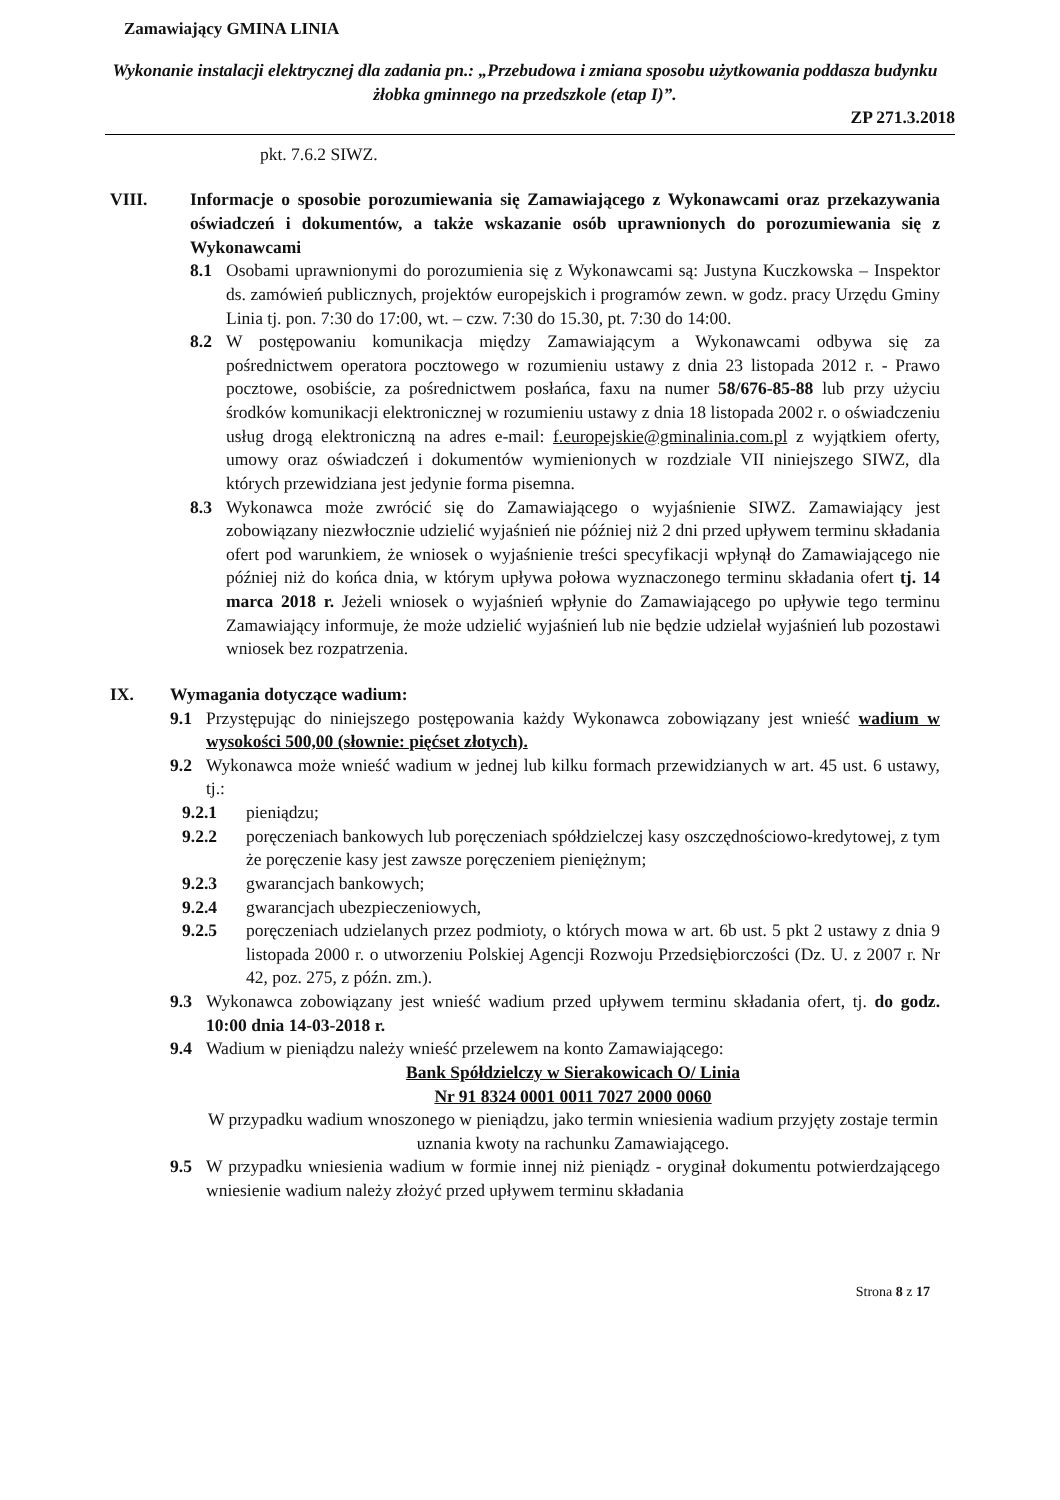Zamawiający GMINA LINIA
Wykonanie instalacji elektrycznej dla zadania pn.: „Przebudowa i zmiana sposobu użytkowania poddasza budynku żłobka gminnego na przedszkole (etap I)”.
ZP 271.3.2018
pkt. 7.6.2 SIWZ.
VIII. Informacje o sposobie porozumiewania się Zamawiającego z Wykonawcami oraz przekazywania oświadczeń i dokumentów, a także wskazanie osób uprawnionych do porozumiewania się z Wykonawcami
8.1 Osobami uprawnionymi do porozumienia się z Wykonawcami są: Justyna Kuczkowska – Inspektor ds. zamówień publicznych, projektów europejskich i programów zewn. w godz. pracy Urzędu Gminy Linia tj. pon. 7:30 do 17:00, wt. – czw. 7:30 do 15.30, pt. 7:30 do 14:00.
8.2 W postępowaniu komunikacja między Zamawiającym a Wykonawcami odbywa się za pośrednictwem operatora pocztowego w rozumieniu ustawy z dnia 23 listopada 2012 r. - Prawo pocztowe, osobiście, za pośrednictwem posłańca, faxu na numer 58/676-85-88 lub przy użyciu środków komunikacji elektronicznej w rozumieniu ustawy z dnia 18 listopada 2002 r. o oświadczeniu usług drogą elektroniczną na adres e-mail: f.europejskie@gminalinia.com.pl z wyjątkiem oferty, umowy oraz oświadczeń i dokumentów wymienionych w rozdziale VII niniejszego SIWZ, dla których przewidziana jest jedynie forma pisemna.
8.3 Wykonawca może zwrócić się do Zamawiającego o wyjaśnienie SIWZ. Zamawiający jest zobowiązany niezwłocznie udzielić wyjaśnień nie później niż 2 dni przed upływem terminu składania ofert pod warunkiem, że wniosek o wyjaśnienie treści specyfikacji wpłynął do Zamawiającego nie później niż do końca dnia, w którym upływa połowa wyznaczonego terminu składania ofert tj. 14 marca 2018 r. Jeżeli wniosek o wyjaśnień wpłynie do Zamawiającego po upływie tego terminu Zamawiający informuje, że może udzielić wyjaśnień lub nie będzie udzielał wyjaśnień lub pozostawi wniosek bez rozpatrzenia.
IX. Wymagania dotyczące wadium:
9.1 Przystępując do niniejszego postępowania każdy Wykonawca zobowiązany jest wnieść wadium w wysokości 500,00 (słownie: pięćset złotych).
9.2 Wykonawca może wnieść wadium w jednej lub kilku formach przewidzianych w art. 45 ust. 6 ustawy, tj.:
9.2.1 pieniądzu;
9.2.2 poręczeniach bankowych lub poręczeniach spółdzielczej kasy oszczędnościowo-kredytowej, z tym że poręczenie kasy jest zawsze poręczeniem pieniężnym;
9.2.3 gwarancjach bankowych;
9.2.4 gwarancjach ubezpieczeniowych,
9.2.5 poręczeniach udzielanych przez podmioty, o których mowa w art. 6b ust. 5 pkt 2 ustawy z dnia 9 listopada 2000 r. o utworzeniu Polskiej Agencji Rozwoju Przedsiębiorczości (Dz. U. z 2007 r. Nr 42, poz. 275, z późn. zm.).
9.3 Wykonawca zobowiązany jest wnieść wadium przed upływem terminu składania ofert, tj. do godz. 10:00 dnia 14-03-2018 r.
9.4 Wadium w pieniądzu należy wnieść przelewem na konto Zamawiającego:
Bank Spółdzielczy w Sierakowicach O/ Linia
Nr 91 8324 0001 0011 7027 2000 0060
W przypadku wadium wnoszonego w pieniądzu, jako termin wniesienia wadium przyjęty zostaje termin uznania kwoty na rachunku Zamawiającego.
9.5 W przypadku wniesienia wadium w formie innej niż pieniądz - oryginał dokumentu potwierdzającego wniesienie wadium należy złożyć przed upływem terminu składania
Strona 8 z 17